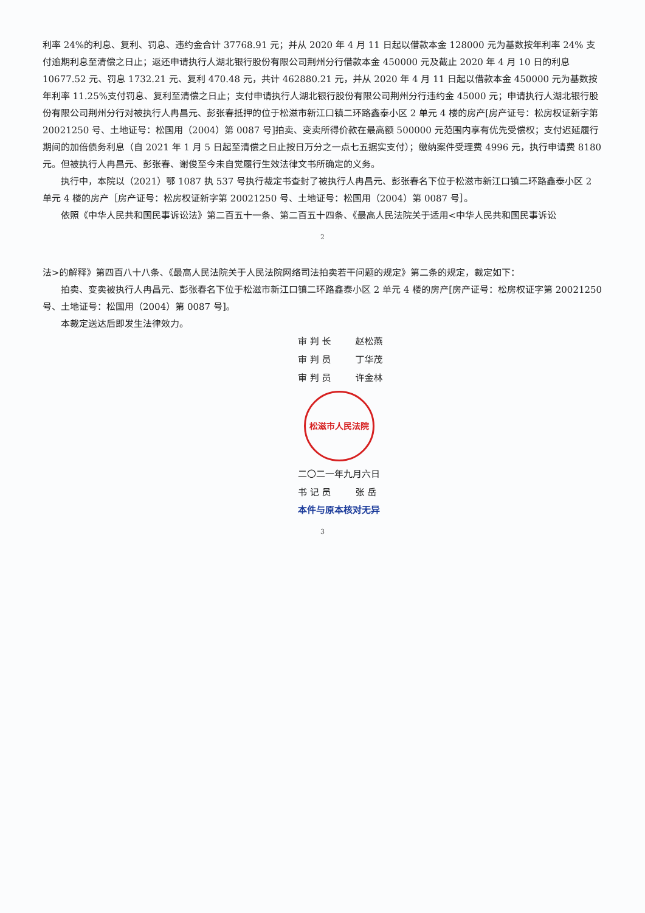利率 24%的利息、复利、罚息、违约金合计 37768.91 元；并从 2020 年 4 月 11 日起以借款本金 128000 元为基数按年利率 24% 支付逾期利息至清偿之日止；返还申请执行人湖北银行股份有限公司荆州分行借款本金 450000 元及截止 2020 年 4 月 10 日的利息 10677.52 元、罚息 1732.21 元、复利 470.48 元，共计 462880.21 元，并从 2020 年 4 月 11 日起以借款本金 450000 元为基数按年利率 11.25%支付罚息、复利至清偿之日止；支付申请执行人湖北银行股份有限公司荆州分行违约金 45000 元；申请执行人湖北银行股份有限公司荆州分行对被执行人冉昌元、彭张春抵押的位于松滋市新江口镇二环路鑫泰小区 2 单元 4 楼的房产[房产证号：松房权证新字第 20021250 号、土地证号：松国用（2004）第 0087 号]拍卖、变卖所得价款在最高额 500000 元范围内享有优先受偿权；支付迟延履行期间的加倍债务利息（自 2021 年 1 月 5 日起至清偿之日止按日万分之一点七五据实支付）；缴纳案件受理费 4996 元，执行申请费 8180 元。但被执行人冉昌元、彭张春、谢俊至今未自觉履行生效法律文书所确定的义务。
执行中，本院以（2021）鄂 1087 执 537 号执行裁定书查封了被执行人冉昌元、彭张春名下位于松滋市新江口镇二环路鑫泰小区 2 单元 4 楼的房产［房产证号：松房权证新字第 20021250 号、土地证号：松国用（2004）第 0087 号］。
依照《中华人民共和国民事诉讼法》第二百五十一条、第二百五十四条、《最高人民法院关于适用<中华人民共和国民事诉讼
2
法>的解释》第四百八十八条、《最高人民法院关于人民法院网络司法拍卖若干问题的规定》第二条的规定，裁定如下：
拍卖、变卖被执行人冉昌元、彭张春名下位于松滋市新江口镇二环路鑫泰小区 2 单元 4 楼的房产[房产证号：松房权证字第 20021250 号、土地证号：松国用（2004）第 0087 号]。
本裁定送达后即发生法律效力。
审 判 长 赵松燕
审 判 员 丁华茂
审 判 员 许金林
松滋市人民法院
二〇二一年九月六日
书 记 员 张 岳
本件与原本核对无异
3